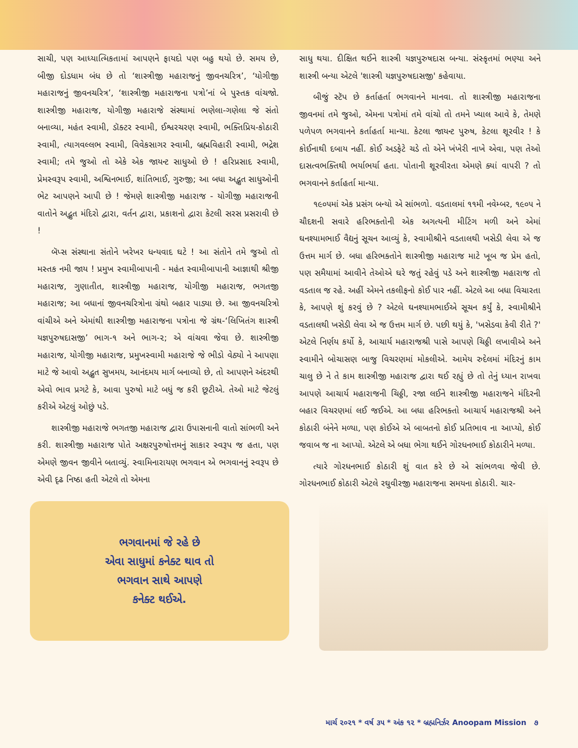સાચી, પણ આધ્યાત્મિકતામાં આપણને ફાયદો પણ બહુ થયો છે. સમય છે, બીજી દોડધામ બંધ છે તો ‘શાસ્ત્રીજી મહારાજનું જીવનચરિત્ર’, ‘યોગીજી મહારાજનું જીવનચરિત્ર’, ‘શાસ્ત્રીજી મહારાજના પત્રો’નાં બે પુસ્તક વાંચજો. શાસ્ત્રીજી મહારાજ, યોગીજી મહારાજે સંસ્થામાં ભણેલા-ગણેલા જે સંતો બનાવ્યા, મહંત સ્વામી, ડૉક્ટર સ્વામી, ઈશ્વરચરણ સ્વામી, ભક્તિપ્રિય-કોઠારી સ્વામી, ત્યાગવલ્લભ સ્વામી, વિવેકસાગર સ્વામી, બ્રહ્મવિહારી સ્વામી, ભદ્રેશ સ્વામી; તમે જુઓ તો એકે એક જાયન્ટ સાધુઓ છે ! હરિપ્રસાદ સ્વામી, પ્રેમસ્વરૂપ સ્વામી, અશ્વિનભાઈ, શાંતિભાઈ, ગુરુજી; આ બધા અદ્ભુત સાધુઓની ભેટ આપણને આપી છે ! જેમણે શાસ્ત્રીજી મહારાજ - યોગીજી મહારાજની વાતોને અદ્ભુત મંદિરો દ્વારા, વર્તન દ્વારા, પ્રકાશનો દ્વારા કેટલી સરસ પ્રસરાવી છે !
બૅપ્સ સંસ્થાના સંતોને ખરેખર ધન્યવાદ ઘટે ! આ સંતોને તમે જુઓ તો મસ્તક નમી જાય ! પ્રમુખ સ્વામીબાપાની - મહંત સ્વામીબાપાની આજ્ઞાથી શ્રીજી મહારાજ, ગુણાતીત, શાસ્ત્રીજી મહારાજ, યોગીજી મહારાજ, ભગતજી મહારાજ; આ બધાનાં જીવનચરિત્રોના ગ્રંથો બહાર પાડ્યા છે. આ જીવનચરિત્રો વાંચીએ અને એમાંથી શાસ્ત્રીજી મહારાજના પત્રોના જે ગ્રંથ-‘લિખિતંગ શાસ્ત્રી યજ્ઞપુરુષદાસજી’ ભાગ-૧ અને ભાગ-૨; એ વાંચવા જેવા છે. શાસ્ત્રીજી મહારાજ, યોગીજી મહારાજ, પ્રમુખસ્વામી મહારાજે જે ભીડો વેઠ્યો ને આપણા માટે જે આવો અદ્ભુત સુખમય, આનંદમય માર્ગ બનાવ્યો છે, તો આપણને અંદરથી એવો ભાવ પ્રગટે કે, આવા પુરુષો માટે બધું જ કરી છૂટીએ. તેઓ માટે જેટલું કરીએ એટલું ઓછું પડે.
શાસ્ત્રીજી મહારાજે ભગતજી મહારાજ દ્વારા ઉપાસનાની વાતો સાંભળી અને કરી. શાસ્ત્રીજી મહારાજ પોતે અક્ષરપુરુષોત્તમનું સાકાર સ્વરૂપ જ હતા, પણ એમણે જીવન જીવીને બતાવ્યું. સ્વામિનારાયણ ભગવાન એ ભગવાનનું સ્વરૂપ છે એવી દૃઢ નિષ્ઠા હતી એટલે તો એમના
સાધુ થયા. દીક્ષિત થઈને શાસ્ત્રી યજ્ઞપુરુષદાસ બન્યા. સંસ્કૃતમાં ભણ્યા અને શાસ્ત્રી બન્યા એટલે 'શાસ્ત્રી યજ્ઞપુરુષદાસજી' કહેવાયા.
બીજું સ્ટૅપ છે કર્તાહર્તા ભગવાનને માનવા. તો શાસ્ત્રીજી મહારાજના જીવનમાં તમે જુઓ, એમના પત્રોમાં તમે વાંચો તો તમને ખ્યાલ આવે કે, તેમણે પળેપળ ભગવાનને કર્તાહર્તા માન્યા. કેટલા જાયન્ટ પુરુષ, કેટલા શૂરવીર ! કે કોઈનાથી દબાય નહીં. કોઈ અડફેટે ચડે તો એને ખંખેરી નાખે એવા, પણ તેઓ દાસત્વભક્તિથી ભર્યાભર્યા હતા. પોતાની શૂરવીરતા એમણે ક્યાં વાપરી ? તો ભગવાનને કર્તાહર્તા માન્યા.
૧૯૦૫માં એક પ્રસંગ બન્યો એ સાંભળો. વડતાલમાં ૧૧મી નવેમ્બર, ૧૯૦૫ ને ચૌદશની સવારે હરિભક્તોની એક અગત્યની મીટિંગ મળી અને એમાં ઘનશ્યામભાઈ વૈદ્યનું સૂચન આવ્યું કે, સ્વામીશ્રીને વડતાલથી ખસેડી લેવા એ જ ઉત્તમ માર્ગ છે. બધા હરિભક્તોને શાસ્ત્રીજી મહારાજ માટે ખૂબ જ પ્રેમ હતો, પણ સમૈયામાં આવીને તેઓએ ઘરે જતું રહેવું પડે અને શાસ્ત્રીજી મહારાજ તો વડતાલ જ રહે. અહીં એમને તકલીફનો કોઈ પાર નહીં. એટલે આ બધા વિચારતા કે, આપણે શું કરવું છે ? એટલે ઘનશ્યામભાઈએ સૂચન કર્યું કે, સ્વામીશ્રીને વડતાલથી ખસેડી લેવા એ જ ઉત્તમ માર્ગ છે. પછી થયું કે, 'ખસેડવા કેવી રીતે ?' એટલે નિર્ણય કર્યો કે, આચાર્ય મહારાજશ્રી પાસે આપણે ચિઠ્ઠી લખાવીએ અને સ્વામીને બોચાસણ બાજુ વિચરણમાં મોકલીએ. આમેય રુદેલમાં મંદિરનું કામ ચાલુ છે ને તે કામ શાસ્ત્રીજી મહારાજ દ્વારા થઈ રહ્યું છે તો તેનું ધ્યાન રાખવા આપણે આચાર્ય મહારાજની ચિઠ્ઠી, રજા લઈને શાસ્ત્રીજી મહારાજને મંદિરની બહાર વિચરણમાં લઈ જઈએ. આ બધા હરિભક્તો આચાર્ય મહારાજશ્રી અને કોઠારી બંનેને મળ્યા, પણ કોઈએ એ બાબતનો કોઈ પ્રતિભાવ ના આપ્યો, કોઈ જવાબ જ ના આપ્યો. એટલે એ બધા ભેગા થઈને ગોરધનભાઈ કોઠારીને મળ્યા.
ત્યારે ગોરધનભાઈ કોઠારી શું વાત કરે છે એ સાંભળવા જેવી છે. ગોરધનભાઈ કોઠારી એટલે રઘુવીરજી મહારાજના સમયના કોઠારી. ચાર-
ભગવાનમાં જે રહે છે
એવા સાધુમાં કનેક્ટ થાવ તો
ભગવાન સાથે આપણે
કનેક્ટ થઈએ.
માર્ચ ૨૦૨૧ * વર્ષ ૩૫ * અંક ૧૨ * બ્રહ્મનિર્ઝર Anoopam Mission ૭